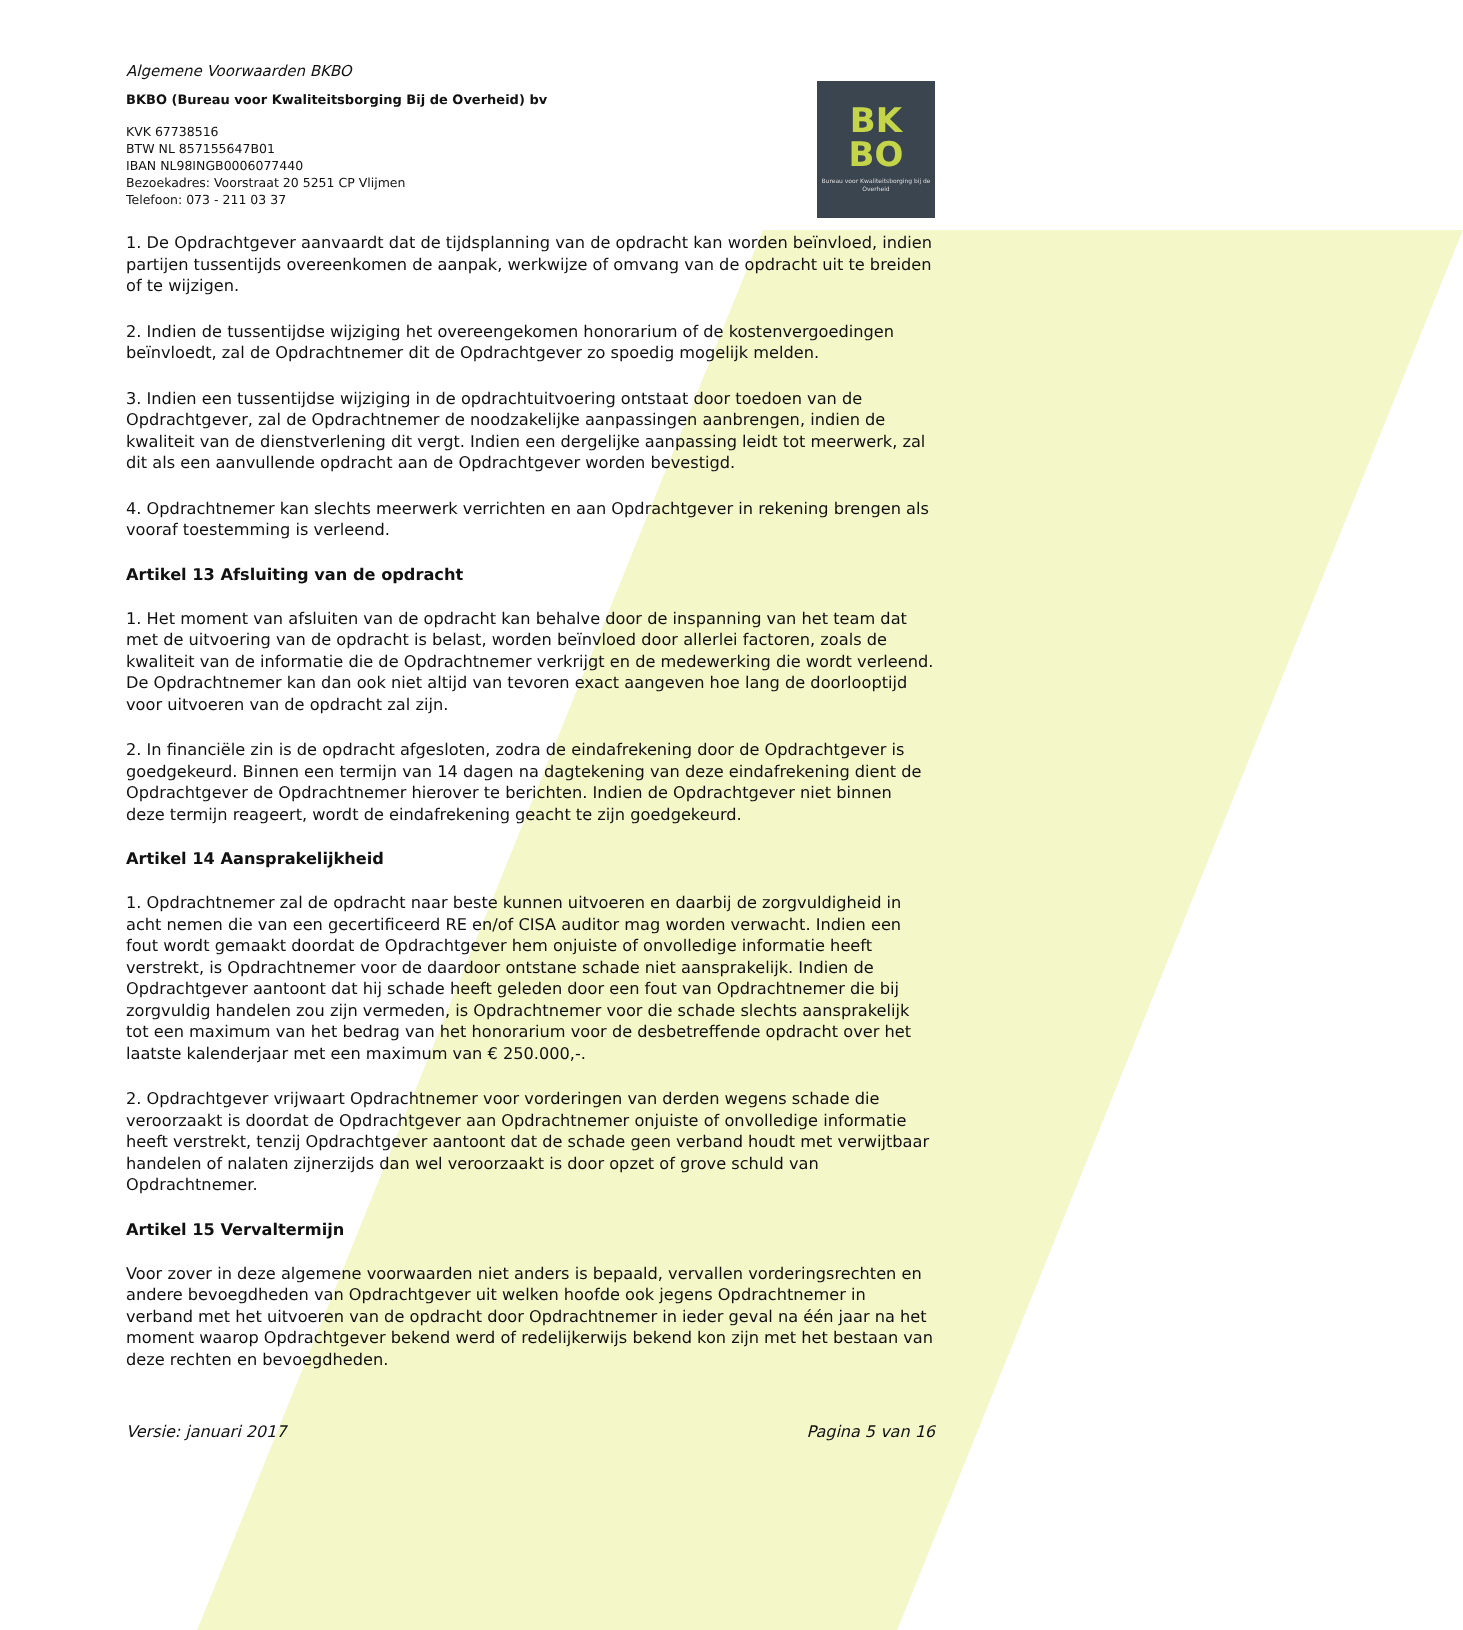Algemene Voorwaarden BKBO
BKBO (Bureau voor Kwaliteitsborging Bij de Overheid) bv
KVK 67738516
BTW NL 857155647B01
IBAN NL98INGB0006077440
Bezoekadres: Voorstraat 20 5251 CP Vlijmen
Telefoon: 073 - 211 03 37
BK
BO
Bureau voor Kwaliteitsborging bij de Overheid
1. De Opdrachtgever aanvaardt dat de tijdsplanning van de opdracht kan worden beïnvloed, indien partijen tussentijds overeenkomen de aanpak, werkwijze of omvang van de opdracht uit te breiden of te wijzigen.
2. Indien de tussentijdse wijziging het overeengekomen honorarium of de kostenvergoedingen beïnvloedt, zal de Opdrachtnemer dit de Opdrachtgever zo spoedig mogelijk melden.
3. Indien een tussentijdse wijziging in de opdrachtuitvoering ontstaat door toedoen van de Opdrachtgever, zal de Opdrachtnemer de noodzakelijke aanpassingen aanbrengen, indien de kwaliteit van de dienstverlening dit vergt. Indien een dergelijke aanpassing leidt tot meerwerk, zal dit als een aanvullende opdracht aan de Opdrachtgever worden bevestigd.
4. Opdrachtnemer kan slechts meerwerk verrichten en aan Opdrachtgever in rekening brengen als vooraf toestemming is verleend.
Artikel 13 Afsluiting van de opdracht
1. Het moment van afsluiten van de opdracht kan behalve door de inspanning van het team dat met de uitvoering van de opdracht is belast, worden beïnvloed door allerlei factoren, zoals de kwaliteit van de informatie die de Opdrachtnemer verkrijgt en de medewerking die wordt verleend. De Opdrachtnemer kan dan ook niet altijd van tevoren exact aangeven hoe lang de doorlooptijd voor uitvoeren van de opdracht zal zijn.
2. In financiële zin is de opdracht afgesloten, zodra de eindafrekening door de Opdrachtgever is goedgekeurd. Binnen een termijn van 14 dagen na dagtekening van deze eindafrekening dient de Opdrachtgever de Opdrachtnemer hierover te berichten. Indien de Opdrachtgever niet binnen deze termijn reageert, wordt de eindafrekening geacht te zijn goedgekeurd.
Artikel 14 Aansprakelijkheid
1. Opdrachtnemer zal de opdracht naar beste kunnen uitvoeren en daarbij de zorgvuldigheid in acht nemen die van een gecertificeerd RE en/of CISA auditor mag worden verwacht. Indien een fout wordt gemaakt doordat de Opdrachtgever hem onjuiste of onvolledige informatie heeft verstrekt, is Opdrachtnemer voor de daardoor ontstane schade niet aansprakelijk. Indien de Opdrachtgever aantoont dat hij schade heeft geleden door een fout van Opdrachtnemer die bij zorgvuldig handelen zou zijn vermeden, is Opdrachtnemer voor die schade slechts aansprakelijk tot een maximum van het bedrag van het honorarium voor de desbetreffende opdracht over het laatste kalenderjaar met een maximum van € 250.000,-.
2. Opdrachtgever vrijwaart Opdrachtnemer voor vorderingen van derden wegens schade die veroorzaakt is doordat de Opdrachtgever aan Opdrachtnemer onjuiste of onvolledige informatie heeft verstrekt, tenzij Opdrachtgever aantoont dat de schade geen verband houdt met verwijtbaar handelen of nalaten zijnerzijds dan wel veroorzaakt is door opzet of grove schuld van Opdrachtnemer.
Artikel 15 Vervaltermijn
Voor zover in deze algemene voorwaarden niet anders is bepaald, vervallen vorderingsrechten en andere bevoegdheden van Opdrachtgever uit welken hoofde ook jegens Opdrachtnemer in verband met het uitvoeren van de opdracht door Opdrachtnemer in ieder geval na één jaar na het moment waarop Opdrachtgever bekend werd of redelijkerwijs bekend kon zijn met het bestaan van deze rechten en bevoegdheden.
Versie: januari 2017 Pagina 5 van 16